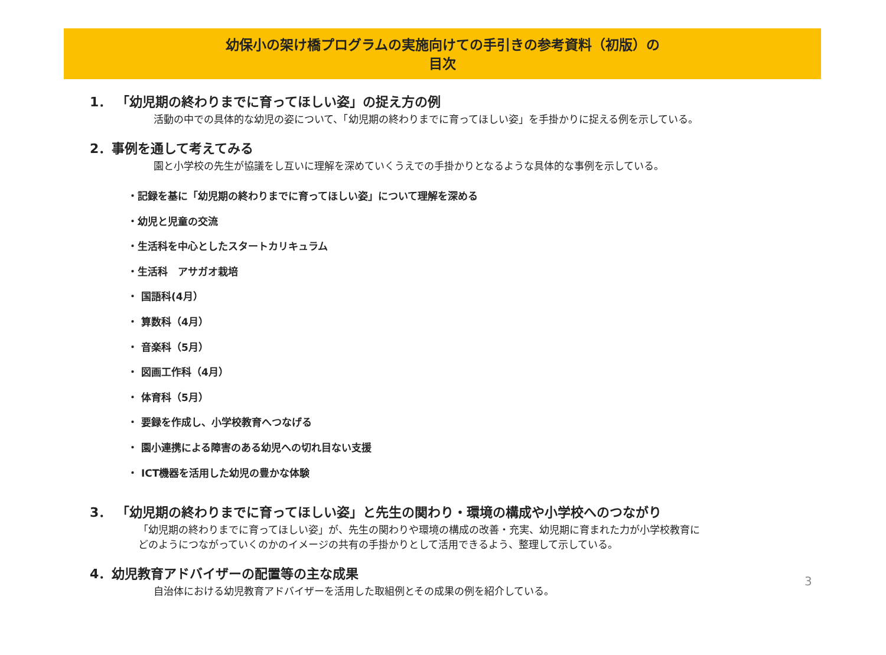幼保小の架け橋プログラムの実施向けての手引きの参考資料（初版）の
目次
1． 「幼児期の終わりまでに育ってほしい姿」の捉え方の例
活動の中での具体的な幼児の姿について、「幼児期の終わりまでに育ってほしい姿」を手掛かりに捉える例を示している。
2．事例を通して考えてみる
園と小学校の先生が協議をし互いに理解を深めていくうえでの手掛かりとなるような具体的な事例を示している。
・記録を基に「幼児期の終わりまでに育ってほしい姿」について理解を深める
・幼児と児童の交流
・生活科を中心としたスタートカリキュラム
・生活科　アサガオ栽培
・ 国語科(4月）
・ 算数科（4月）
・ 音楽科（5月）
・ 図画工作科（4月）
・ 体育科（5月）
・ 要録を作成し、小学校教育へつなげる
・ 園小連携による障害のある幼児への切れ目ない支援
・ ICT機器を活用した幼児の豊かな体験
3． 「幼児期の終わりまでに育ってほしい姿」と先生の関わり・環境の構成や小学校へのつながり
「幼児期の終わりまでに育ってほしい姿」が、先生の関わりや環境の構成の改善・充実、幼児期に育まれた力が小学校教育に
どのようにつながっていくのかのイメージの共有の手掛かりとして活用できるよう、整理して示している。
4．幼児教育アドバイザーの配置等の主な成果
自治体における幼児教育アドバイザーを活用した取組例とその成果の例を紹介している。
3